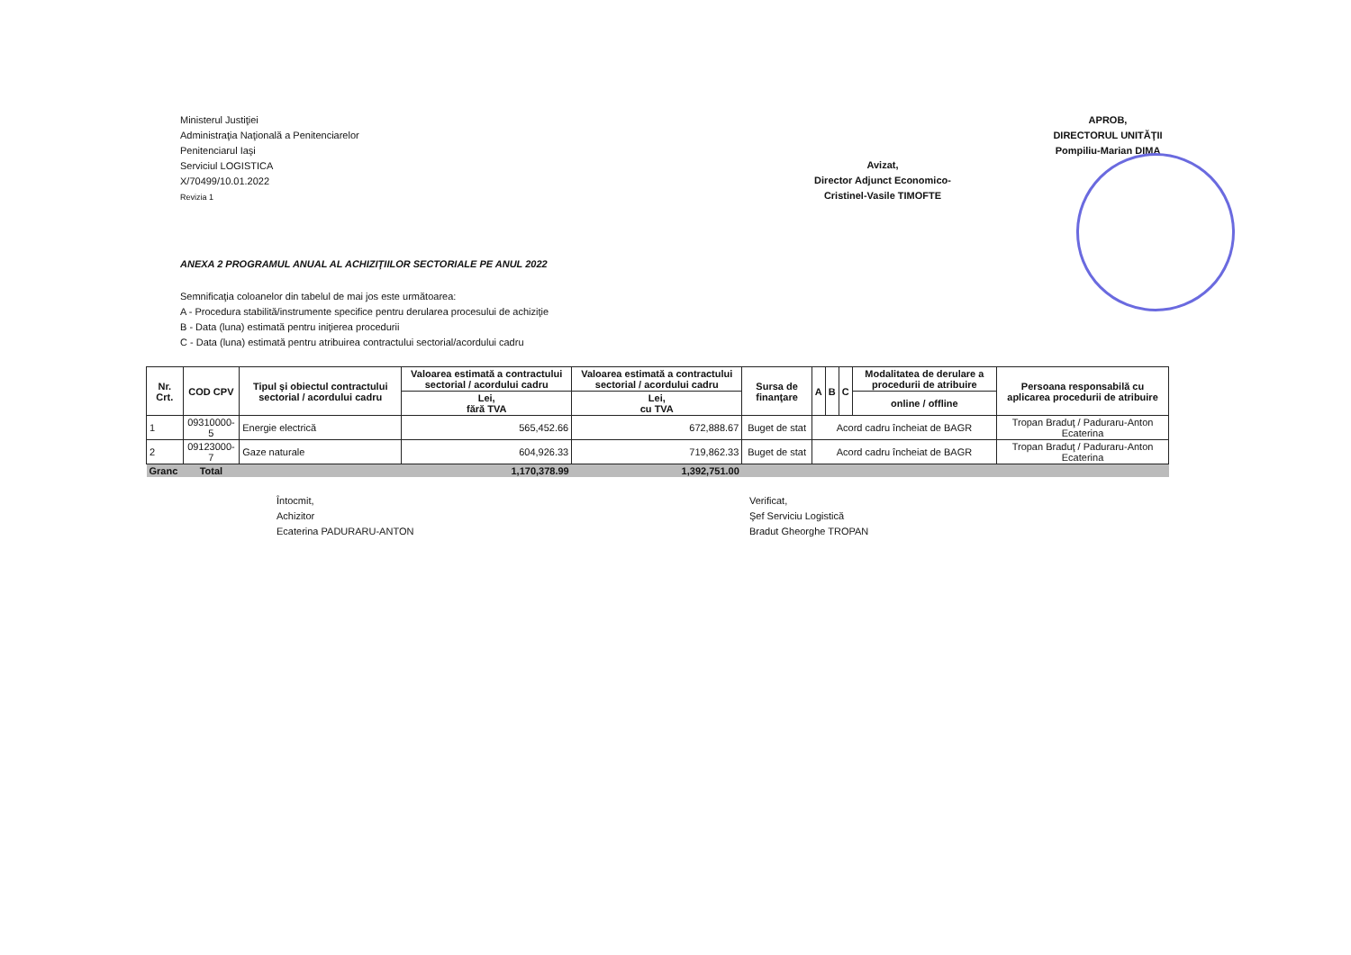Ministerul Justiţiei
Administraţia Naţională a Penitenciarelor
Penitenciarul Iaşi
Serviciul LOGISTICA
X/70499/10.01.2022
Revizia 1
Avizat,
Director Adjunct Economico-
Cristinel-Vasile TIMOFTE
APROB,
DIRECTORUL UNITĂŢII
Pompiliu-Marian DIMA
ANEXA 2 PROGRAMUL ANUAL AL ACHIZIŢIILOR SECTORIALE PE ANUL 2022
Semnificaţia coloanelor din tabelul de mai jos este următoarea:
A - Procedura stabilită/instrumente specifice pentru derularea procesului de achiziţie
B - Data (luna) estimată pentru iniţierea procedurii
C - Data (luna) estimată pentru atribuirea contractului sectorial/acordului cadru
| Nr. Crt. | COD CPV | Tipul şi obiectul contractului sectorial / acordului cadru | Valoarea estimată a contractului sectorial / acordului cadru | Valoarea estimată a contractului sectorial / acordului cadru | Sursa de finanţare | A | B | C | Modalitatea de derulare a procedurii de atribuire | Persoana responsabilă cu aplicarea procedurii de atribuire |
| --- | --- | --- | --- | --- | --- | --- | --- | --- | --- | --- |
| | | | Lei, fără TVA | Lei, cu TVA | | | | | online / offline | |
| 1 | 09310000-5 | Energie electrică | 565,452.66 | 672,888.67 | Buget de stat | Acord cadru încheiat de BAGR | | | | Tropan Braduţ / Paduraru-Anton Ecaterina |
| 2 | 09123000-7 | Gaze naturale | 604,926.33 | 719,862.33 | Buget de stat | Acord cadru încheiat de BAGR | | | | Tropan Braduţ / Paduraru-Anton Ecaterina |
| Granc | Total | | 1,170,378.99 | 1,392,751.00 | | | | | | |
Întocmit,
Achizitor
Ecaterina PADURARU-ANTON
Verificat,
Şef Serviciu Logistică
Bradut Gheorghe TROPAN